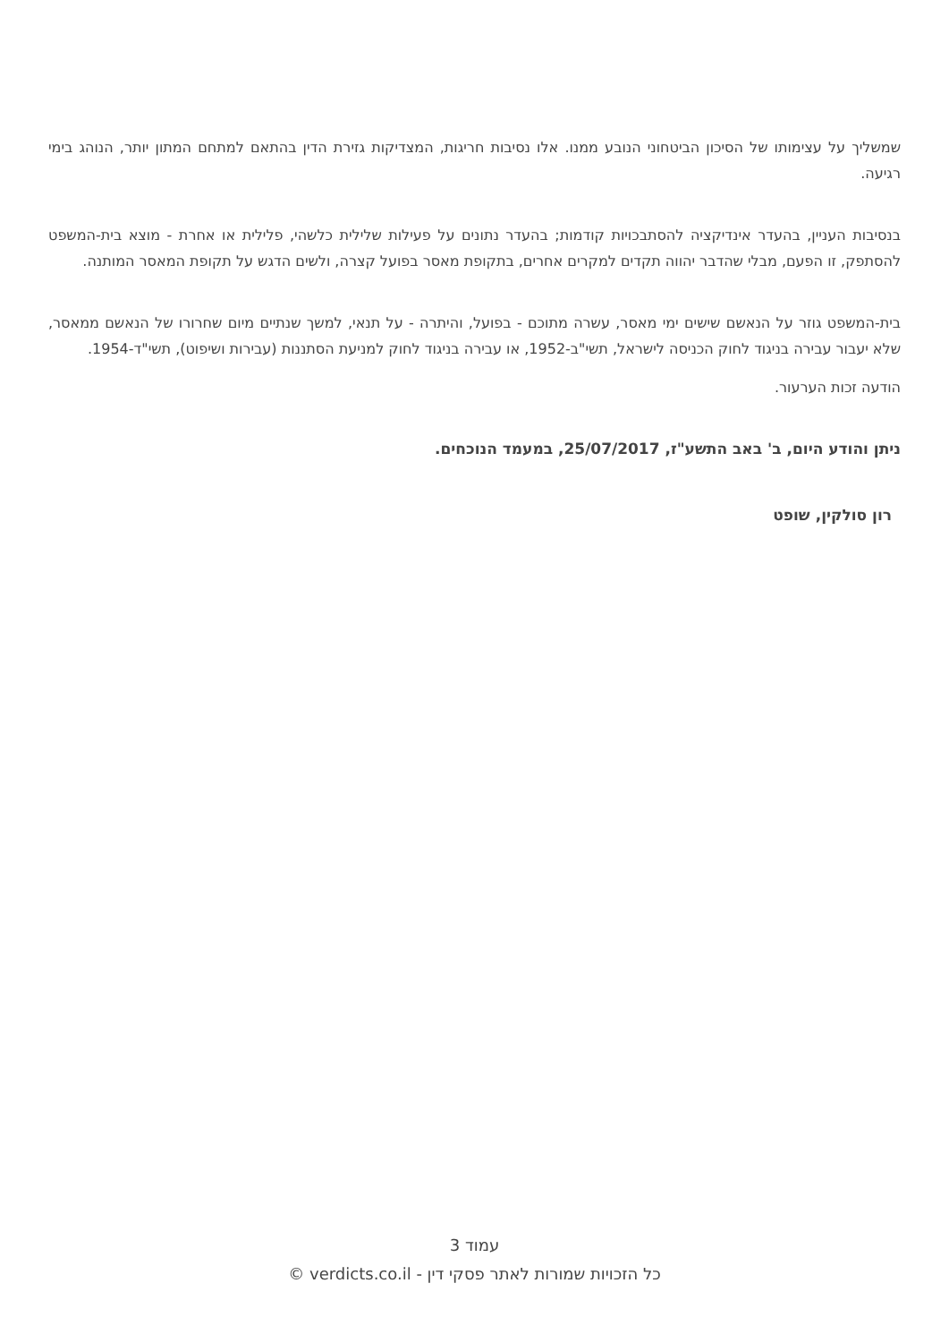שמשליך על עצימותו של הסיכון הביטחוני הנובע ממנו. אלו נסיבות חריגות, המצדיקות גזירת הדין בהתאם למתחם המתון יותר, הנוהג בימי רגיעה.
בנסיבות העניין, בהעדר אינדיקציה להסתבכויות קודמות; בהעדר נתונים על פעילות שלילית כלשהי, פלילית או אחרת - מוצא בית-המשפט להסתפק, זו הפעם, מבלי שהדבר יהווה תקדים למקרים אחרים, בתקופת מאסר בפועל קצרה, ולשים הדגש על תקופת המאסר המותנה.
בית-המשפט גוזר על הנאשם שישים ימי מאסר, עשרה מתוכם - בפועל, והיתרה - על תנאי, למשך שנתיים מיום שחרורו של הנאשם ממאסר, שלא יעבור עבירה בניגוד לחוק הכניסה לישראל, תשי"ב-1952, או עבירה בניגוד לחוק למניעת הסתננות (עבירות ושיפוט), תשי"ד-1954.
הודעה זכות הערעור.
ניתן והודע היום, ב' באב התשע"ז, 25/07/2017, במעמד הנוכחים.
רון סולקין, שופט
עמוד 3
כל הזכויות שמורות לאתר פסקי דין - verdicts.co.il ©